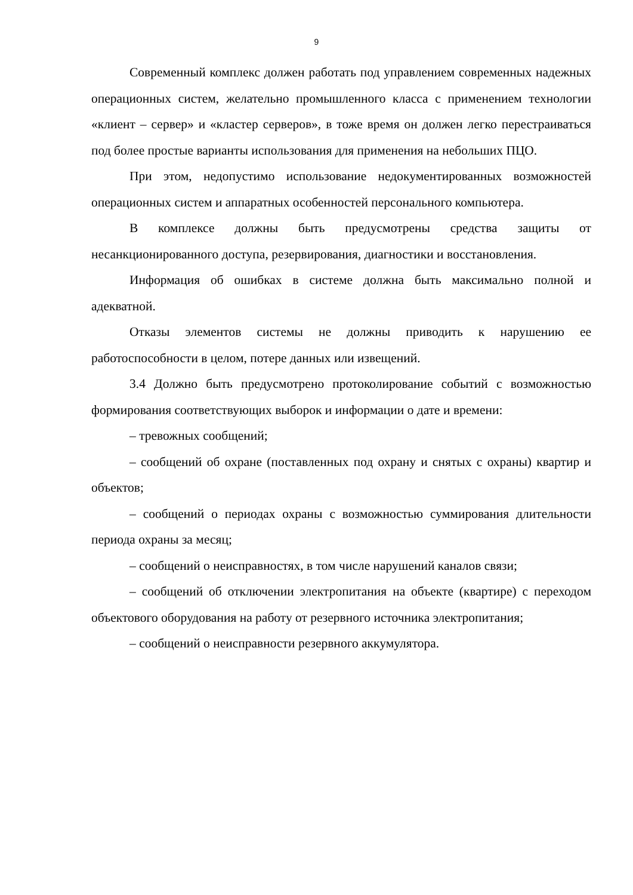9
Современный комплекс должен работать под управлением современных надежных операционных систем, желательно промышленного класса с применением технологии «клиент – сервер» и «кластер серверов», в тоже время он должен легко перестраиваться под более простые варианты использования для применения на небольших ПЦО.
При этом, недопустимо использование недокументированных возможностей операционных систем и аппаратных особенностей персонального компьютера.
В комплексе должны быть предусмотрены средства защиты от несанкционированного доступа, резервирования, диагностики и восстановления.
Информация об ошибках в системе должна быть максимально полной и адекватной.
Отказы элементов системы не должны приводить к нарушению ее работоспособности в целом, потере данных или извещений.
3.4 Должно быть предусмотрено протоколирование событий с возможностью формирования соответствующих выборок и информации о дате и времени:
– тревожных сообщений;
– сообщений об охране (поставленных под охрану и снятых с охраны) квартир и объектов;
– сообщений о периодах охраны с возможностью суммирования длительности периода охраны за месяц;
– сообщений о неисправностях, в том числе нарушений каналов связи;
– сообщений об отключении электропитания на объекте (квартире) с переходом объектового оборудования на работу от резервного источника электропитания;
– сообщений о неисправности резервного аккумулятора.